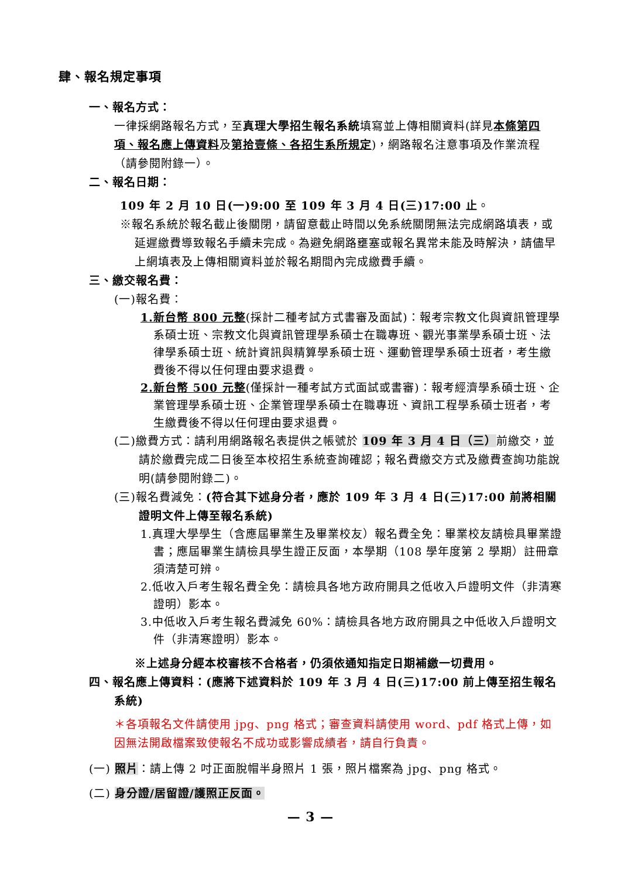肆、報名規定事項
一、報名方式：
一律採網路報名方式，至真理大學招生報名系統填寫並上傳相關資料(詳見本條第四項、報名應上傳資料及第拾壹條、各招生系所規定)，網路報名注意事項及作業流程（請參閱附錄一）。
二、報名日期：
109 年 2 月 10 日(一)9:00 至 109 年 3 月 4 日(三)17:00 止。
※報名系統於報名截止後關閉，請留意截止時間以免系統關閉無法完成網路填表，或延遲繳費導致報名手續未完成。為避免網路壅塞或報名異常未能及時解決，請儘早上網填表及上傳相關資料並於報名期間內完成繳費手續。
三、繳交報名費：
(一)報名費：
1.新台幣 800 元整(採計二種考試方式書審及面試)：報考宗教文化與資訊管理學系碩士班、宗教文化與資訊管理學系碩士在職專班、觀光事業學系碩士班、法律學系碩士班、統計資訊與精算學系碩士班、運動管理學系碩士班者，考生繳費後不得以任何理由要求退費。
2.新台幣 500 元整(僅採計一種考試方式面試或書審)：報考經濟學系碩士班、企業管理學系碩士班、企業管理學系碩士在職專班、資訊工程學系碩士班者，考生繳費後不得以任何理由要求退費。
(二)繳費方式：請利用網路報名表提供之帳號於 109 年 3 月 4 日（三）前繳交，並請於繳費完成二日後至本校招生系統查詢確認；報名費繳交方式及繳費查詢功能說明(請參閱附錄二)。
(三)報名費減免：(符合其下述身分者，應於 109 年 3 月 4 日(三)17:00 前將相關證明文件上傳至報名系統)
1.真理大學學生（含應屆畢業生及畢業校友）報名費全免：畢業校友請檢具畢業證書；應屆畢業生請檢具學生證正反面，本學期（108 學年度第 2 學期）註冊章須清楚可辨。
2.低收入戶考生報名費全免：請檢具各地方政府開具之低收入戶證明文件（非清寒證明）影本。
3.中低收入戶考生報名費減免 60%：請檢具各地方政府開具之中低收入戶證明文件（非清寒證明）影本。
※上述身分經本校審核不合格者，仍須依通知指定日期補繳一切費用。
四、報名應上傳資料：(應將下述資料於 109 年 3 月 4 日(三)17:00 前上傳至招生報名系統)
＊各項報名文件請使用 jpg、png 格式；審查資料請使用 word、pdf 格式上傳，如因無法開啟檔案致使報名不成功或影響成績者，請自行負責。
(一) 照片：請上傳 2 吋正面脫帽半身照片 1 張，照片檔案為 jpg、png 格式。
(二) 身分證/居留證/護照正反面。
— 3 —